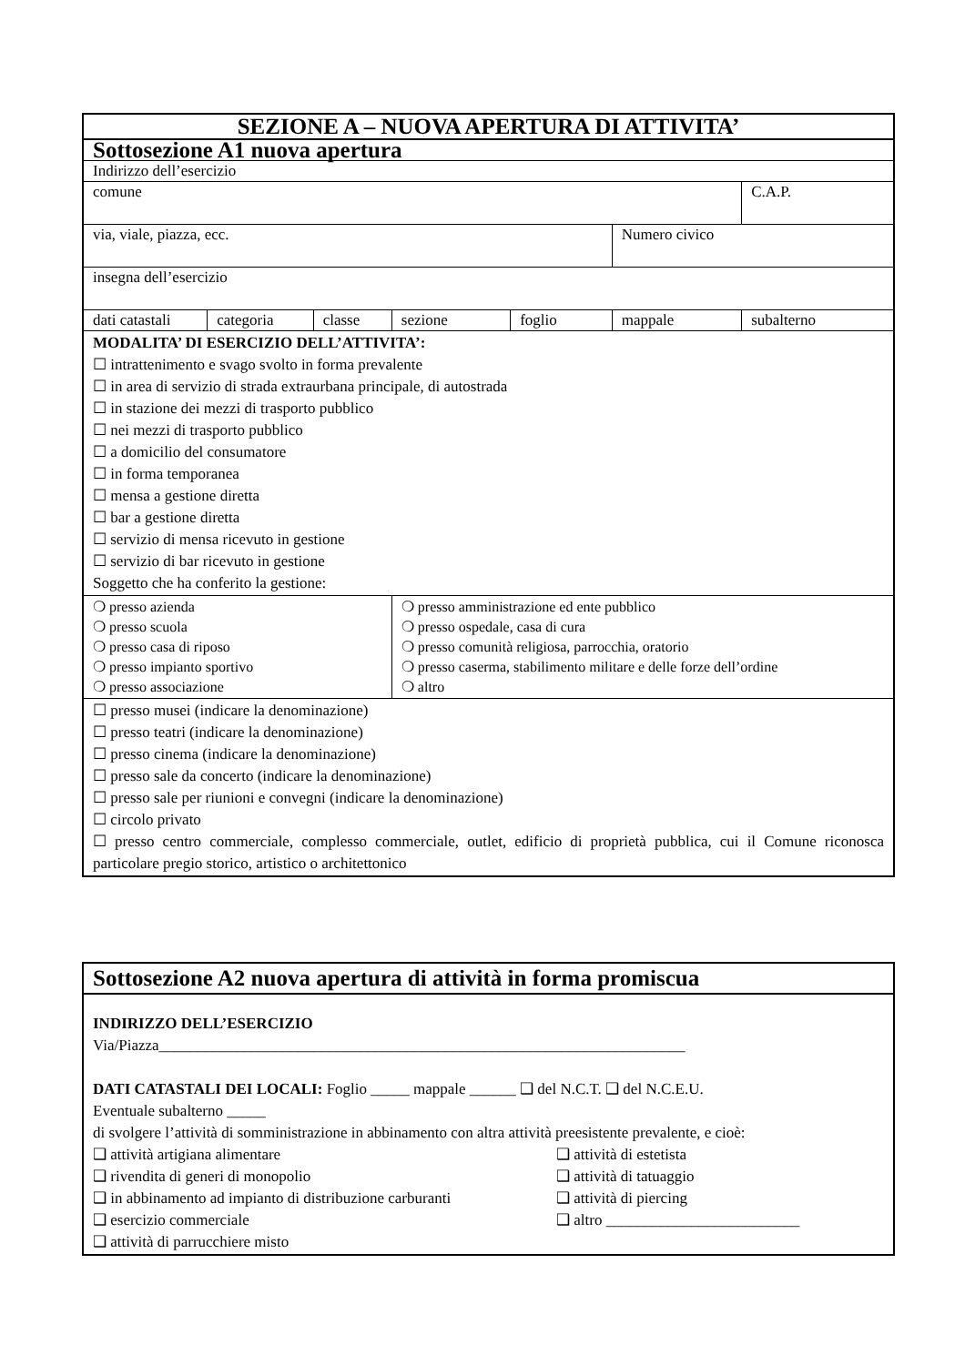| SEZIONE A – NUOVA APERTURA DI ATTIVITA’ | | | | | | |
| Sottosezione A1 nuova apertura | | | | | | |
| Indirizzo dell’esercizio | | | | | | |
| comune | | | | | | C.A.P. |
| via, viale, piazza, ecc. | | | | | Numero civico | |
| insegna dell’esercizio | | | | | | |
| dati catastali | categoria | classe | sezione | foglio | mappale | subalterno |
| MODALITA’ DI ESERCIZIO DELL’ATTIVITA’: ☐ intrattenimento e svago svolto in forma prevalente ☐ in area di servizio di strada extraurbana principale, di autostrada ☐ in stazione dei mezzi di trasporto pubblico ☐ nei mezzi di trasporto pubblico ☐ a domicilio del consumatore ☐ in forma temporanea ☐ mensa a gestione diretta ☐ bar a gestione diretta ☐ servizio di mensa ricevuto in gestione ☐ servizio di bar ricevuto in gestione Soggetto che ha conferito la gestione: | | | | | | |
| ❍ presso azienda ❍ presso scuola ❍ presso casa di riposo ❍ presso impianto sportivo ❍ presso associazione | | | ❍ presso amministrazione ed ente pubblico ❍ presso ospedale, casa di cura ❍ presso comunità religiosa, parrocchia, oratorio ❍ presso caserma, stabilimento militare e delle forze dell’ordine ❍ altro | | | |
| ☐ presso musei (indicare la denominazione) ☐ presso teatri (indicare la denominazione) ☐ presso cinema (indicare la denominazione) ☐ presso sale da concerto (indicare la denominazione) ☐ presso sale per riunioni e convegni (indicare la denominazione) ☐ circolo privato ☐ presso centro commerciale, complesso commerciale, outlet, edificio di proprietà pubblica, cui il Comune riconosca particolare pregio storico, artistico o architettonico | | | | | | |
| Sottosezione A2 nuova apertura di attività in forma promiscua |
| INDIRIZZO DELL’ESERCIZIO Via/Piazza____________________________________________________________________ DATI CATASTALI DEI LOCALI: Foglio _____ mappale ______ ❑ del N.C.T. ❑ del N.C.E.U. Eventuale subalterno _____ di svolgere l’attività di somministrazione in abbinamento con altra attività preesistente prevalente, e cioè: ❑ attività artigiana alimentare ❑ rivendita di generi di monopolio ❑ in abbinamento ad impianto di distribuzione carburanti ❑ esercizio commerciale ❑ attività di parrucchiere misto ❑ attività di estetista ❑ attività di tatuaggio ❑ attività di piercing ❑ altro _________________________ |